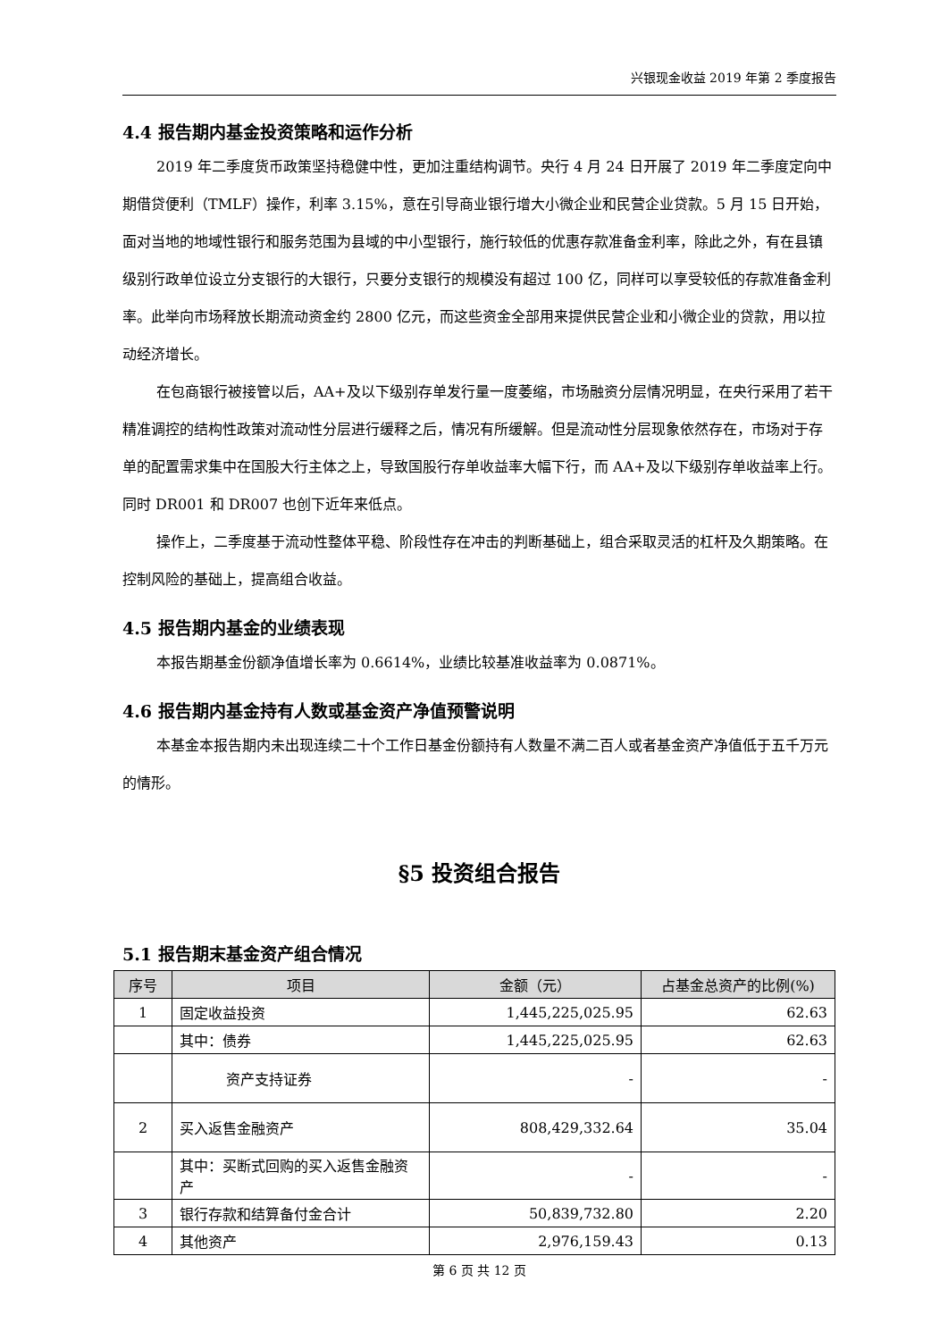兴银现金收益 2019 年第 2 季度报告
4.4 报告期内基金投资策略和运作分析
2019 年二季度货币政策坚持稳健中性，更加注重结构调节。央行 4 月 24 日开展了 2019 年二季度定向中期借贷便利（TMLF）操作，利率 3.15%，意在引导商业银行增大小微企业和民营企业贷款。5 月 15 日开始，面对当地的地域性银行和服务范围为县域的中小型银行，施行较低的优惠存款准备金利率，除此之外，有在县镇级别行政单位设立分支银行的大银行，只要分支银行的规模没有超过 100 亿，同样可以享受较低的存款准备金利率。此举向市场释放长期流动资金约 2800 亿元，而这些资金全部用来提供民营企业和小微企业的贷款，用以拉动经济增长。
在包商银行被接管以后，AA+及以下级别存单发行量一度萎缩，市场融资分层情况明显，在央行采用了若干精准调控的结构性政策对流动性分层进行缓释之后，情况有所缓解。但是流动性分层现象依然存在，市场对于存单的配置需求集中在国股大行主体之上，导致国股行存单收益率大幅下行，而 AA+及以下级别存单收益率上行。同时 DR001 和 DR007 也创下近年来低点。
操作上，二季度基于流动性整体平稳、阶段性存在冲击的判断基础上，组合采取灵活的杠杆及久期策略。在控制风险的基础上，提高组合收益。
4.5 报告期内基金的业绩表现
本报告期基金份额净值增长率为 0.6614%，业绩比较基准收益率为 0.0871%。
4.6 报告期内基金持有人数或基金资产净值预警说明
本基金本报告期内未出现连续二十个工作日基金份额持有人数量不满二百人或者基金资产净值低于五千万元的情形。
§5 投资组合报告
5.1 报告期末基金资产组合情况
| 序号 | 项目 | 金额（元） | 占基金总资产的比例(%) |
| --- | --- | --- | --- |
| 1 | 固定收益投资 | 1,445,225,025.95 | 62.63 |
| | 其中：债券 | 1,445,225,025.95 | 62.63 |
| | 资产支持证券 | - | - |
| 2 | 买入返售金融资产 | 808,429,332.64 | 35.04 |
| | 其中：买断式回购的买入返售金融资产 | - | - |
| 3 | 银行存款和结算备付金合计 | 50,839,732.80 | 2.20 |
| 4 | 其他资产 | 2,976,159.43 | 0.13 |
第 6 页 共 12 页